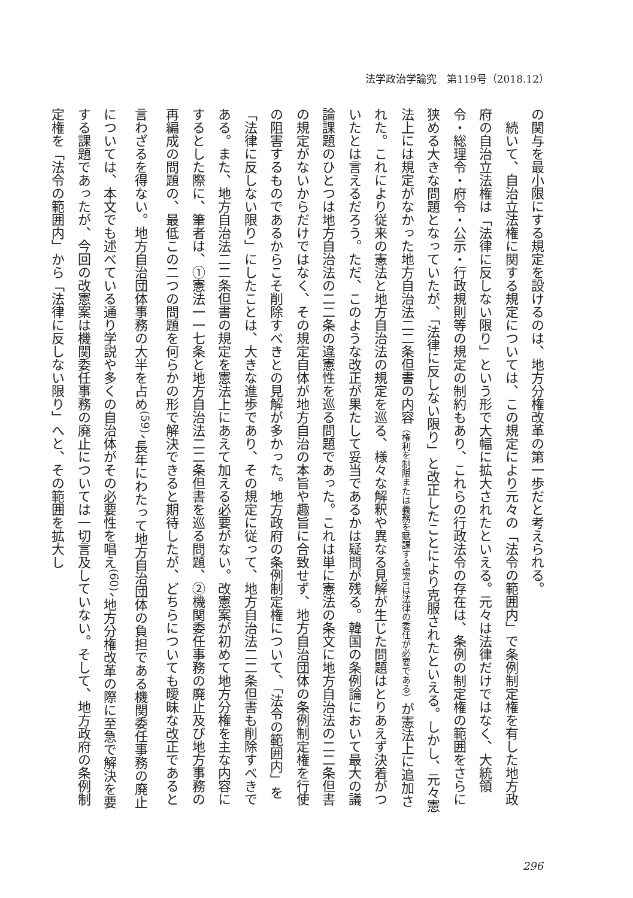法学政治学論究　第119号（2018.12）
の関与を最小限にする規定を設けるのは、地方分権改革の第一歩だと考えられる。
　続いて、自治立法権に関する規定については、この規定により元々の「法令の範囲内」で条例制定権を有した地方政府の自治立法権は「法律に反しない限り」という形で大幅に拡大されたといえる。元々は法律だけではなく、大統領令・総理令・府令・公示・行政規則等の規定の制約もあり、これらの行政法令の存在は、条例の制定権の範囲をさらに狭める大きな問題となっていたが、「法律に反しない限り」と改正したことにより克服されたといえる。しかし、元々憲法上には規定がなかった地方自治法二二条但書の内容（権利を制限または義務を賦課する場合は法律の委任が必要である）が憲法上に追加された。これにより従来の憲法と地方自治法の規定を巡る、様々な解釈や異なる見解が生じた問題はとりあえず決着がついたとは言えるだろう。ただ、このような改正が果たして妥当であるかは疑問が残る。韓国の条例論において最大の議論課題のひとつは地方自治法の二二条の違憲性を巡る問題であった。これは単に憲法の条文に地方自治法の二二条但書の規定がないからだけではなく、その規定自体が地方自治の本旨や趣旨に合致せず、地方自治団体の条例制定権を行使の阻害するものであるからこそ削除すべきとの見解が多かった。地方政府の条例制定権について、「法令の範囲内」を「法律に反しない限り」にしたことは、大きな進歩であり、その規定に従って、地方自治法二二条但書も削除すべきである。また、地方自治法二二条但書の規定を憲法上にあえて加える必要がない。改憲案が初めて地方分権を主な内容にするとした際に、筆者は、①憲法一一七条と地方自治法二二条但書を巡る問題、②機関委任事務の廃止及び地方事務の再編成の問題の、最低この二つの問題を何らかの形で解決できると期待したが、どちらについても曖昧な改正であると言わざるを得ない。地方自治団体事務の大半を占め<sup>(59)</sup>、長年にわたって地方自治団体の負担である機関委任事務の廃止については、本文でも述べている通り学説や多くの自治体がその必要性を唱え<sup>(60)</sup>、地方分権改革の際に至急で解決を要する課題であったが、今回の改憲案は機関委任事務の廃止については一切言及していない。そして、地方政府の条例制定権を「法令の範囲内」から「法律に反しない限り」へと、その範囲を拡大し
296